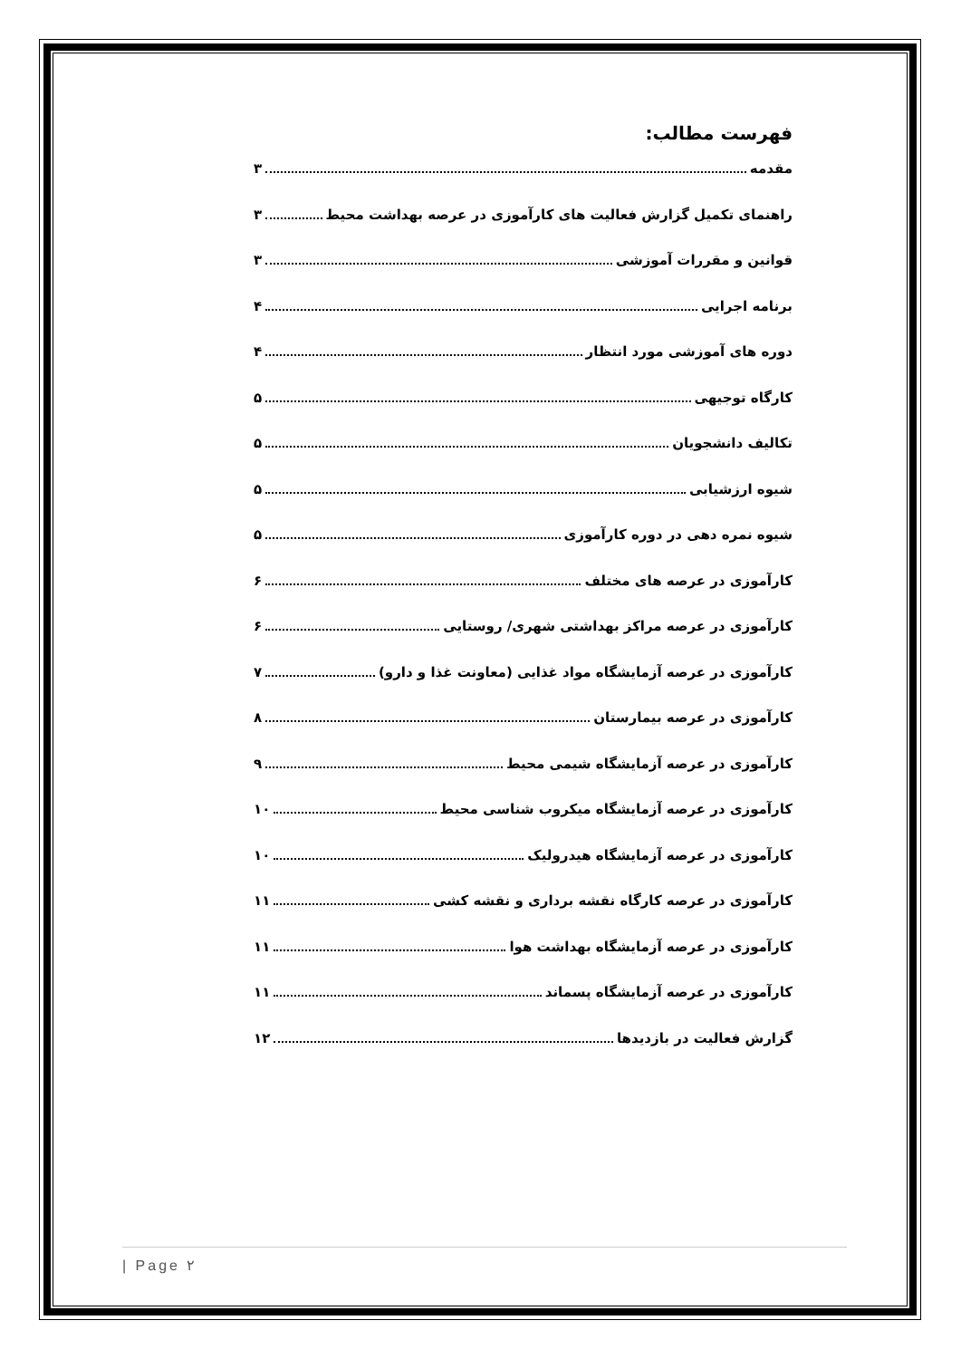فهرست مطالب:
مقدمه ۳
راهنمای تکمیل گزارش فعالیت های کارآموزی در عرصه بهداشت محیط ۳
قوانین و مقررات آموزشی ۳
برنامه اجرایی ۴
دوره های آموزشی مورد انتظار ۴
کارگاه توجیهی ۵
تکالیف دانشجویان ۵
شیوه ارزشیابی ۵
شیوه نمره دهی در دوره کارآموزی ۵
کارآموزی در عرصه های مختلف ۶
کارآموزی در عرصه مراکز بهداشتی شهری/ روستایی ۶
کارآموزی در عرصه آزمایشگاه مواد غذایی (معاونت غذا و دارو) ۷
کارآموزی در عرصه بیمارستان ۸
کارآموزی در عرصه آزمایشگاه شیمی محیط ۹
کارآموزی در عرصه آزمایشگاه میکروب شناسی محیط ۱۰
کارآموزی در عرصه آزمایشگاه هیدرولیک ۱۰
کارآموزی در عرصه کارگاه نقشه برداری و نقشه کشی ۱۱
کارآموزی در عرصه آزمایشگاه بهداشت هوا ۱۱
کارآموزی در عرصه آزمایشگاه پسماند ۱۱
گزارش فعالیت در بازدیدها ۱۲
| Page ۲